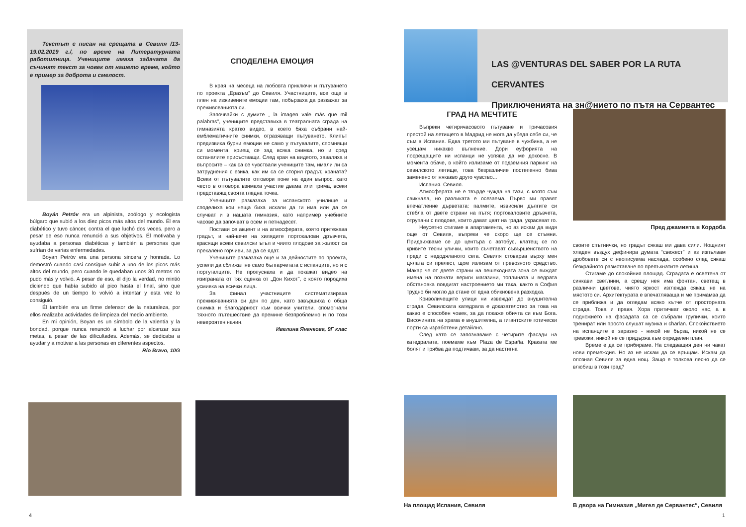Текстът е писан на срещата в Севиля /13-19.02.2019 г./, по време на Литературната работилница. Учениците имаха задачата да съчинят текст за човек от нашето време, който е пример за доброта и смелост.
Boyán Petróv era un alpinista, zoólogo y ecologista búlgaro que subió a los diez picos más altos del mundo. Él era diabético y tuvo cáncer, contra el que luchó dos veces, pero a pesar de eso nunca renunció a sus objetivos. Él motivaba y ayudaba a personas diabéticas y también a personas que sufrían de varias enfermedades.
Boyan Petróv era una persona sincera y honrada. Lo demostró cuando casi consigue subir a uno de los picos más altos del mundo, pero cuando le quedaban unos 30 metros no pudo más y volvió. A pesar de eso, él dijo la verdad, no mintió diciendo que había subido al pico hasta el final, sino que después de un tiempo lo volvió a intentar y esta vez lo consiguió.
Él también era un firme defensor de la naturaleza, por ellos realizaba actividades de limpieza del medio ambiente.
En mi opinión, Boyan es un símbolo de la valentía y la bondad, porque nunca renunció a luchar por alcanzar sus metas, a pesar de las dificultades. Además, se dedicaba a ayudar y a motivar a las personas en diferentes aspectos.
Río Bravo, 10G
СПОДЕЛЕНА ЕМОЦИЯ
В края на месеца на любовта приключи и пътуването по проекта „Еразъм” до Севиля. Участниците, все още в плен на изживените емоции там, побързаха да разкажат за преживяванията си.
Започвайки с думите „ la imagen vale más que mil palabras”, учениците представиха в театралната сграда на гимназията кратко видео, в което бяха събрани най-емблематичните снимки, отразяващи пътуването. Клипът предизвика бурни емоции не само у пътувалите, спомнящи си момента, криещ се зад всяка снимка, но и сред останалите присъстващи. След края на видеото, заваляха и въпросите – как са се чувствали учениците там, имали ли са затруднения с езика, как им са се сторил градът, храната? Всеки от пътувалите отговори поне на един въпрос, като често в отговора взимаха участие двама или трима, всеки представящ своята гледна точка.
Учениците разказаха за испанското училище и споделиха кои неща биха искали да ги има или да се случват и в нашата гимназия, като например учебните часове да започват в осем и петнадесет.
Постави се акцент и на атмосферата, която притежава градът, и най-вече на хилядите портокалови дръвчета, красящи всеки севилски ъгъл и чиито плодове за жалост са прекалено горчиви, за да се ядат.
Учениците разказаха още и за дейностите по проекта, успели да сближат не само българчетата с испанците, но и с португалците. Не пропуснаха и да покажат видео на изиграната от тях сценка от „Дон Кихот”, с която породиха усмивка на всички лица.
За финал участниците систематизираха преживяванията си ден по ден, като завършиха с обща снимка и благодарност към всички учители, спомогнали тяхното пътешествие да премине безпроблемно и по този невероятен начин.
Ивелина Яначкова, 9Г клас
4
LAS @VENTURAS DEL SABER POR LA RUTA CERVANTES
Приключенията на зн@нието по пътя на Сервантес
ГРАД НА МЕЧТИТЕ
Въпреки четиричасовото пътуване и тричасовия престой на летището в Мадрид не мога да убедя себе си, че съм в Испания. Едва третото ми пътуване в чужбина, а не усещам никакво вълнение. Дори еуфорията на посрещащите ни испанци не успява да ме докосне. В момента обаче, в който излизаме от подземния паркинг на севилското летище, това безразличие постепенно бива заменено от някакво друго чувство...
Испания. Севиля.
Атмосферата не е твърде чужда на тази, с която съм свикнала, но разликата е осезаема. Първо ми правят впечатление дърветата: палмите, извисили дългите си стебла от двете страни на пътя; портокаловите дръвчета, отрупани с плодове, които дават цвят на града, украсяват го.
Неусетно стигаме в апартамента, но аз искам да видя още от Севиля, въпреки че скоро ще се стъмни. Придвижваме се до центъра с автобус, клатещ се по кривите тесни улички, които съчетават съвършенството на преди с недодяланото сега. Севиля стоварва върху мен цялата си прелест, щом излизам от превозното средство. Макар че от двете страни на пешеходната зона се виждат имена на познати вериги магазини, топлината и ведрата обстановка повдигат настроението ми така, както в София трудно би могло да стане от една обикновена разходка.
Криволичещите улици ни извеждат до внушителна сграда. Севилската катедрала е доказателство за това на какво е способен човек, за да покаже обичта си към Бога. Височината на храма е внушителна, а гигантските готически порти са изработени детайлно.
След като се запознаваме с четирите фасади на катедралата, поемаме към Plaza de España. Краката ме болят и трябва да подтичвам, за да настигна
Пред джамията в Кордоба
своите спътнички, но градът сякаш ми дава сили. Нощният хладен въздух дефинира думата “свежест” и аз изпълвам дробовете си с неописуема наслада, особено след сякаш безкрайното размотаване по препъкнатите летища.
Стигаме до спокойния площад. Сградата е осветена от синкави светлини, а срещу нея има фонтан, светещ в различни цветове, чиято яркост изглежда сякаш не на мястото си. Архитектурата е впечатляваща и ме примамва да се приближа и да огледам всяко кътче от просторната сграда. Това и правя. Хора притичват около нас, а в подножието на фасадата са се събрали групички, които тренират или просто слушат музика и charlan. Спокойствието на испанците е заразно - никой не бърза, никой не се тревожи, никой не се придържа към определен план.
Време е да се прибираме. На следващия ден ни чакат нови премеждия. Но аз не искам да се връщам. Искам да опозная Севиля за една нощ. Защо е толкова лесно да се влюбиш в този град?
На площад Испания, Севиля
В двора на Гимназия „Мигел де Сервантес“, Севиля
1